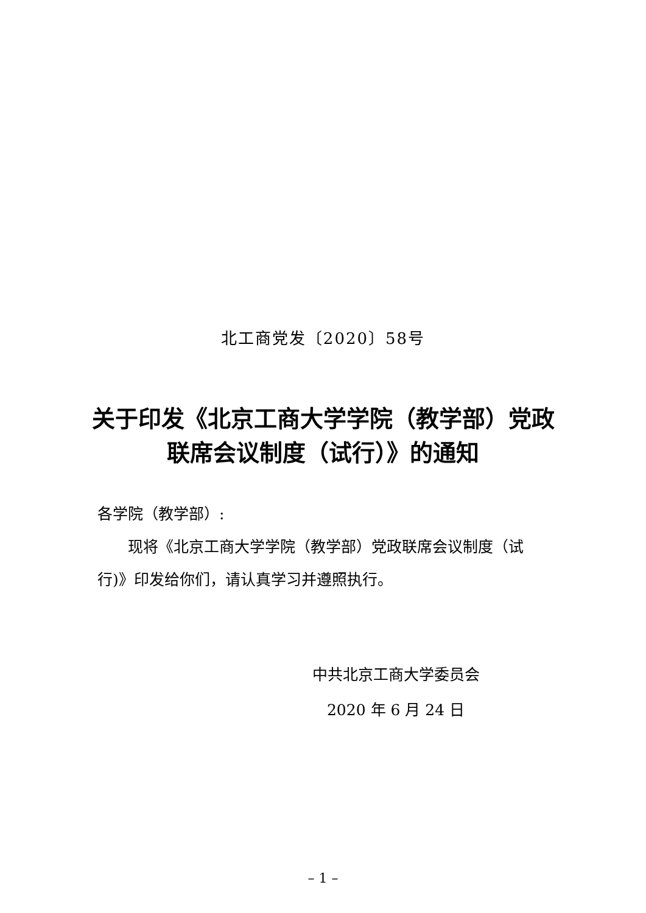北工商党发〔2020〕58号
关于印发《北京工商大学学院（教学部）党政联席会议制度（试行）》的通知
各学院（教学部）:
现将《北京工商大学学院（教学部）党政联席会议制度（试行)》印发给你们，请认真学习并遵照执行。
中共北京工商大学委员会
2020 年 6 月 24 日
– 1 –